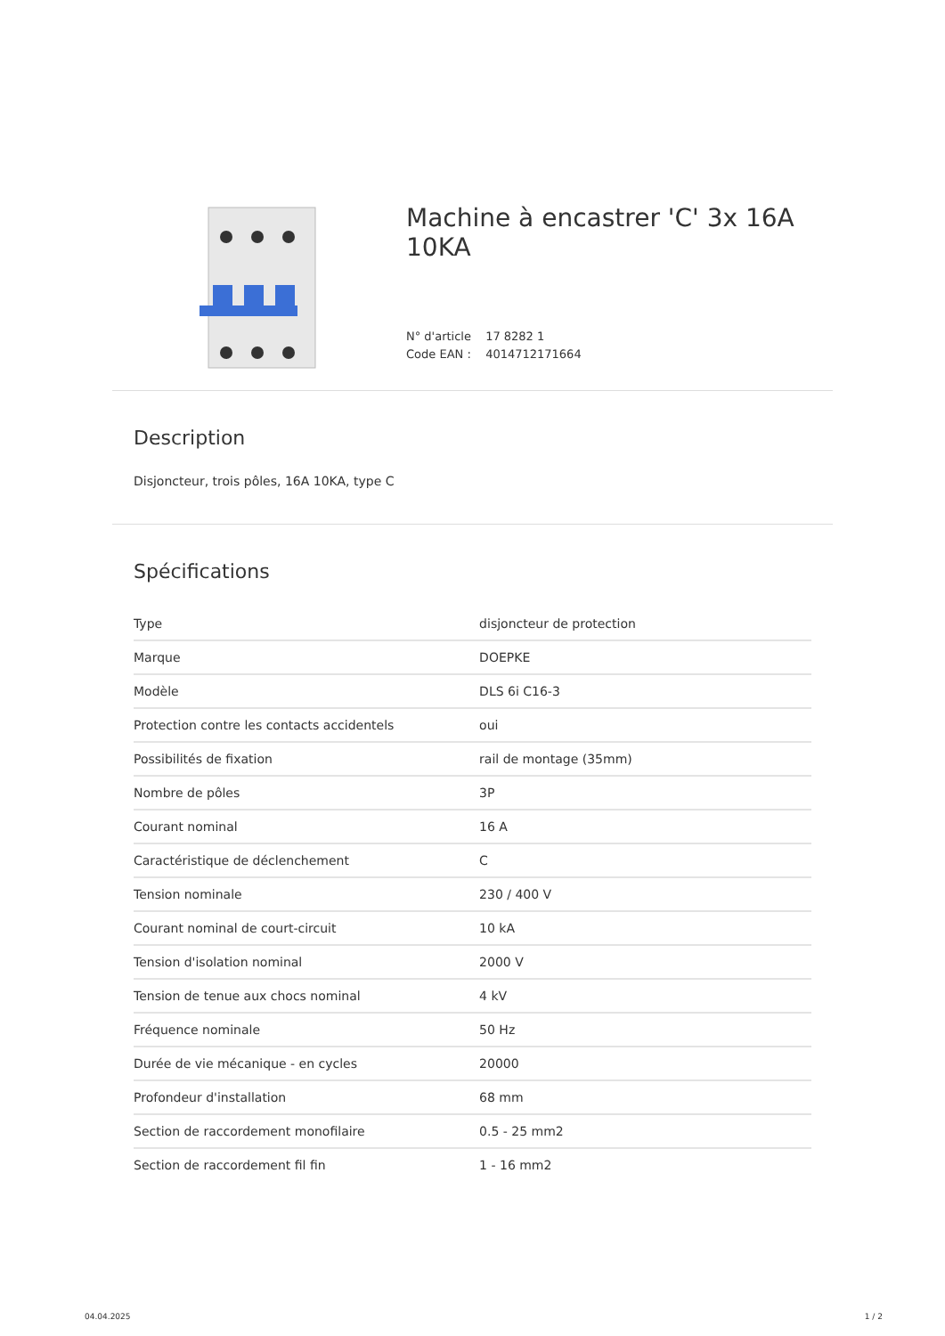Machine à encastrer 'C' 3x 16A 10KA
N° d'article 17 8282 1
Code EAN : 4014712171664
Description
Disjoncteur, trois pôles, 16A 10KA, type C
Spécifications
| Type | disjoncteur de protection |
| Marque | DOEPKE |
| Modèle | DLS 6i C16-3 |
| Protection contre les contacts accidentels | oui |
| Possibilités de fixation | rail de montage (35mm) |
| Nombre de pôles | 3P |
| Courant nominal | 16 A |
| Caractéristique de déclenchement | C |
| Tension nominale | 230 / 400 V |
| Courant nominal de court-circuit | 10 kA |
| Tension d'isolation nominal | 2000 V |
| Tension de tenue aux chocs nominal | 4 kV |
| Fréquence nominale | 50 Hz |
| Durée de vie mécanique - en cycles | 20000 |
| Profondeur d'installation | 68 mm |
| Section de raccordement monofilaire | 0.5 - 25 mm2 |
| Section de raccordement fil fin | 1 - 16 mm2 |
04.04.2025 1 / 2